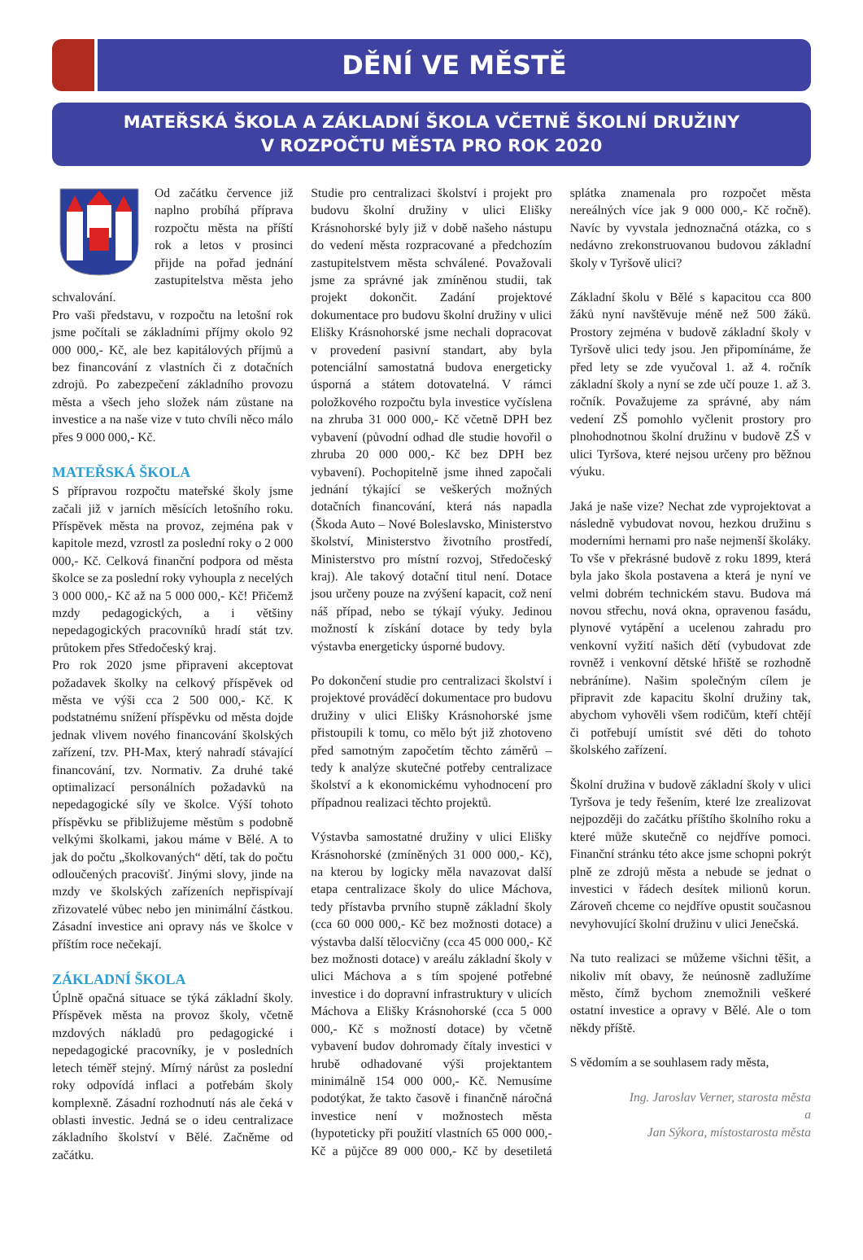DĚNÍ VE MĚSTĚ
MATEŘSKÁ ŠKOLA A ZÁKLADNÍ ŠKOLA VČETNĚ ŠKOLNÍ DRUŽINY
V ROZPOČTU MĚSTA PRO ROK 2020
Od začátku července již naplno probíhá příprava rozpočtu města na příští rok a letos v prosinci přijde na pořad jednání zastupitelstva města jeho schvalování.
Pro vaši představu, v rozpočtu na letošní rok jsme počítali se základními příjmy okolo 92 000 000,- Kč, ale bez kapitálových příjmů a bez financování z vlastních či z dotačních zdrojů. Po zabezpečení základního provozu města a všech jeho složek nám zůstane na investice a na naše vize v tuto chvíli něco málo přes 9 000 000,- Kč.
MATEŘSKÁ ŠKOLA
S přípravou rozpočtu mateřské školy jsme začali již v jarních měsících letošního roku. Příspěvek města na provoz, zejména pak v kapitole mezd, vzrostl za poslední roky o 2 000 000,- Kč. Celková finanční podpora od města školce se za poslední roky vyhoupla z necelých 3 000 000,- Kč až na 5 000 000,- Kč! Přičemž mzdy pedagogických, a i většiny nepedagogických pracovníků hradí stát tzv. průtokem přes Středočeský kraj.
Pro rok 2020 jsme připraveni akceptovat požadavek školky na celkový příspěvek od města ve výši cca 2 500 000,- Kč. K podstatnému snížení příspěvku od města dojde jednak vlivem nového financování školských zařízení, tzv. PH-Max, který nahradí stávající financování, tzv. Normativ. Za druhé také optimalizací personálních požadavků na nepedagogické síly ve školce. Výší tohoto příspěvku se přibližujeme městům s podobně velkými školkami, jakou máme v Bělé. A to jak do počtu „školkovaných“ dětí, tak do počtu odloučených pracovišť. Jinými slovy, jinde na mzdy ve školských zařízeních nepřispívají zřizovatelé vůbec nebo jen minimální částkou. Zásadní investice ani opravy nás ve školce v příštím roce nečekají.
ZÁKLADNÍ ŠKOLA
Úplně opačná situace se týká základní školy. Příspěvek města na provoz školy, včetně mzdových nákladů pro pedagogické i nepedagogické pracovníky, je v posledních letech téměř stejný. Mírný nárůst za poslední roky odpovídá inflaci a potřebám školy komplexně. Zásadní rozhodnutí nás ale čeká v oblasti investic. Jedná se o ideu centralizace základního školství v Bělé. Začněme od začátku.
Studie pro centralizaci školství i projekt pro budovu školní družiny v ulici Elišky Krásnohorské byly již v době našeho nástupu do vedení města rozpracované a předchozím zastupitelstvem města schválené. Považovali jsme za správné jak zmíněnou studii, tak projekt dokončit. Zadání projektové dokumentace pro budovu školní družiny v ulici Elišky Krásnohorské jsme nechali dopracovat v provedení pasivní standart, aby byla potenciální samostatná budova energeticky úsporná a státem dotovatelná. V rámci položkového rozpočtu byla investice vyčíslena na zhruba 31 000 000,- Kč včetně DPH bez vybavení (původní odhad dle studie hovořil o zhruba 20 000 000,- Kč bez DPH bez vybavení). Pochopitelně jsme ihned započali jednání týkající se veškerých možných dotačních financování, která nás napadla (Škoda Auto – Nové Boleslavsko, Ministerstvo školství, Ministerstvo životního prostředí, Ministerstvo pro místní rozvoj, Středočeský kraj). Ale takový dotační titul není. Dotace jsou určeny pouze na zvýšení kapacit, což není náš případ, nebo se týkají výuky. Jedinou možností k získání dotace by tedy byla výstavba energeticky úsporné budovy.
Po dokončení studie pro centralizaci školství i projektové prováděcí dokumentace pro budovu družiny v ulici Elišky Krásnohorské jsme přistoupili k tomu, co mělo být již zhotoveno před samotným započetím těchto záměrů – tedy k analýze skutečné potřeby centralizace školství a k ekonomickému vyhodnocení pro případnou realizaci těchto projektů.
Výstavba samostatné družiny v ulici Elišky Krásnohorské (zmíněných 31 000 000,- Kč), na kterou by logicky měla navazovat další etapa centralizace školy do ulice Máchova, tedy přístavba prvního stupně základní školy (cca 60 000 000,- Kč bez možnosti dotace) a výstavba další tělocvičny (cca 45 000 000,- Kč bez možnosti dotace) v areálu základní školy v ulici Máchova a s tím spojené potřebné investice i do dopravní infrastruktury v ulicích Máchova a Elišky Krásnohorské (cca 5 000 000,- Kč s možností dotace) by včetně vybavení budov dohromady čítaly investici v hrubě odhadované výši projektantem minimálně 154 000 000,- Kč. Nemusíme podotýkat, že takto časově i finančně náročná investice není v možnostech města (hypoteticky při použití vlastních 65 000 000,- Kč a půjčce 89 000 000,- Kč by desetiletá splátka znamenala pro rozpočet města nereálných více jak 9 000 000,- Kč ročně). Navíc by vyvstala jednoznačná otázka, co s nedávno zrekonstruovanou budovou základní školy v Tyršově ulici?
Základní školu v Bělé s kapacitou cca 800 žáků nyní navštěvuje méně než 500 žáků. Prostory zejména v budově základní školy v Tyršově ulici tedy jsou. Jen připomínáme, že před lety se zde vyučoval 1. až 4. ročník základní školy a nyní se zde učí pouze 1. až 3. ročník. Považujeme za správné, aby nám vedení ZŠ pomohlo vyčlenit prostory pro plnohodnotnou školní družinu v budově ZŠ v ulici Tyršova, které nejsou určeny pro běžnou výuku.
Jaká je naše vize? Nechat zde vyprojektovat a následně vybudovat novou, hezkou družinu s moderními hernami pro naše nejmenší školáky. To vše v překrásné budově z roku 1899, která byla jako škola postavena a která je nyní ve velmi dobrém technickém stavu. Budova má novou střechu, nová okna, opravenou fasádu, plynové vytápění a ucelenou zahradu pro venkovní vyžití našich dětí (vybudovat zde rovněž i venkovní dětské hřiště se rozhodně nebráníme). Našim společným cílem je připravit zde kapacitu školní družiny tak, abychom vyhověli všem rodičům, kteří chtějí či potřebují umístit své děti do tohoto školského zařízení.
Školní družina v budově základní školy v ulici Tyršova je tedy řešením, které lze zrealizovat nejpozději do začátku příštího školního roku a které může skutečně co nejdříve pomoci. Finanční stránku této akce jsme schopni pokrýt plně ze zdrojů města a nebude se jednat o investici v řádech desítek milionů korun. Zároveň chceme co nejdříve opustit současnou nevyhovující školní družinu v ulici Jenečská.
Na tuto realizaci se můžeme všichni těšit, a nikoliv mít obavy, že neúnosně zadlužíme město, čímž bychom znemožnili veškeré ostatní investice a opravy v Bělé. Ale o tom někdy příště.
S vědomím a se souhlasem rady města,
Ing. Jaroslav Verner, starosta města
a
Jan Sýkora, místostarosta města